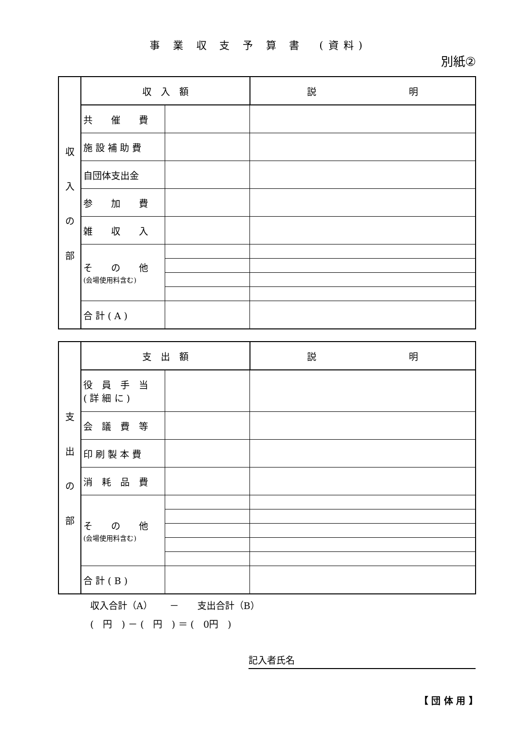事 業 収 支 予 算 書　(資料)
別紙②
| 収 入 の 部 | 収 入 額 | | 説 明 |
| | 共 催 費 | | |
| | 施 設 補 助 費 | | |
| | 自団体支出金 | | |
| | 参 加 費 | | |
| | 雑 収 入 | | |
| | そ の 他 (会場使用料含む) | | |
| | 合 計 ( A ) | | |
| 支 出 の 部 | 支 出 額 | | 説 明 |
| | 役 員 手 当 ( 詳 細 に ) | | |
| | 会 議 費 等 | | |
| | 印 刷 製 本 費 | | |
| | 消 耗 品 費 | | |
| | そ の 他 (会場使用料含む) | | |
| | 合 計 ( B ) | | |
収入合計（A）　　 －　　支出合計（B）
(　円　) － (　円　) ＝ (　0円　)
記入者氏名
【 団 体 用 】